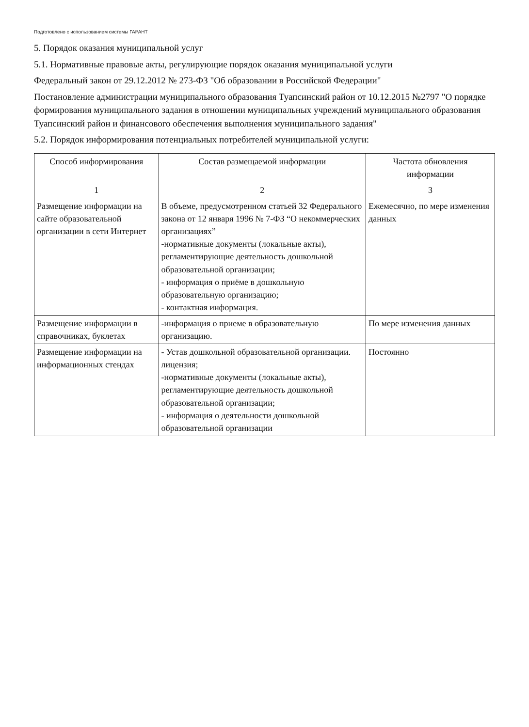Подготовлено с использованием системы ГАРАНТ
5. Порядок оказания муниципальной услуг
5.1. Нормативные правовые акты, регулирующие порядок оказания муниципальной услуги
Федеральный закон от 29.12.2012 № 273-ФЗ "Об образовании в Российской Федерации"
Постановление администрации муниципального образования Туапсинский район от 10.12.2015 №2797 "О порядке формирования муниципального задания в отношении муниципальных учреждений муниципального образования Туапсинский район и финансового обеспечения выполнения муниципального задания"
5.2. Порядок информирования потенциальных потребителей муниципальной услуги:
| Способ информирования | Состав размещаемой информации | Частота обновления информации |
| --- | --- | --- |
| 1 | 2 | 3 |
| Размещение информации на сайте образовательной организации в сети Интернет | В объеме, предусмотренном статьей 32 Федерального закона от 12 января 1996 № 7-ФЗ “О некоммерческих организациях” -нормативные документы (локальные акты), регламентирующие деятельность дошкольной образовательной организации; - информация о приёме в дошкольную образовательную организацию; - контактная информация. | Ежемесячно, по мере изменения данных |
| Размещение информации в справочниках, буклетах | -информация о приеме в образовательную организацию. | По мере изменения данных |
| Размещение информации на информационных стендах | - Устав дошкольной образовательной организации. лицензия; -нормативные документы (локальные акты), регламентирующие деятельность дошкольной образовательной организации; - информация о деятельности дошкольной образовательной организации | Постоянно |